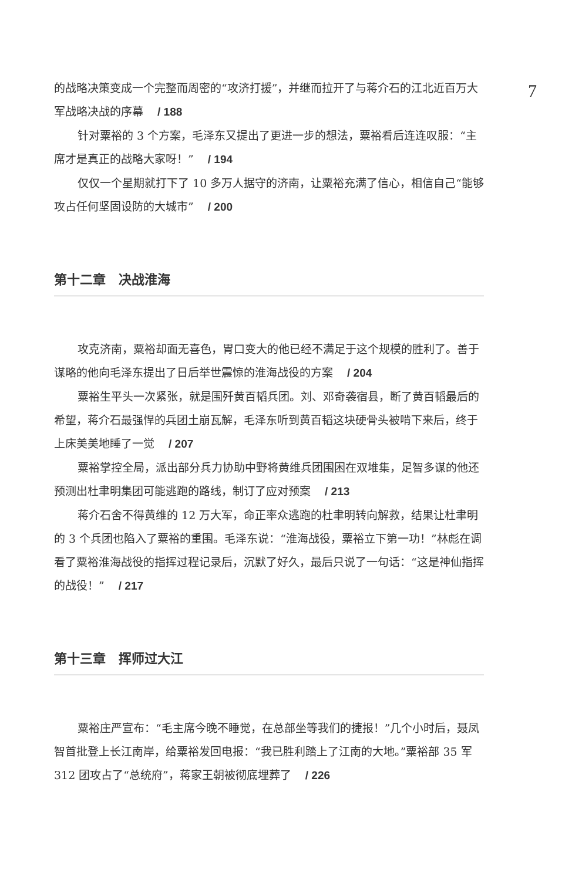7
的战略决策变成一个完整而周密的“攻济打援”，并继而拉开了与蒋介石的江北近百万大军战略决战的序幕 / 188
针对粟裕的 3 个方案，毛泽东又提出了更进一步的想法，粟裕看后连连叹服：“主席才是真正的战略大家呀！” / 194
仅仅一个星期就打下了 10 多万人据守的济南，让粟裕充满了信心，相信自己“能够攻占任何坚固设防的大城市” / 200
第十二章　决战淮海
攻克济南，粟裕却面无喜色，胃口变大的他已经不满足于这个规模的胜利了。善于谋略的他向毛泽东提出了日后举世震惊的淮海战役的方案 / 204
粟裕生平头一次紧张，就是围歼黄百韬兵团。刘、邓奇袭宿县，断了黄百韬最后的希望，蒋介石最强悍的兵团土崩瓦解，毛泽东听到黄百韬这块硬骨头被啃下来后，终于上床美美地睡了一觉 / 207
粟裕掌控全局，派出部分兵力协助中野将黄维兵团围困在双堆集，足智多谋的他还预测出杜聿明集团可能逃跑的路线，制订了应对预案 / 213
蒋介石舍不得黄维的 12 万大军，命正率众逃跑的杜聿明转向解救，结果让杜聿明的 3 个兵团也陷入了粟裕的重围。毛泽东说：“淮海战役，粟裕立下第一功！”林彪在调看了粟裕淮海战役的指挥过程记录后，沉默了好久，最后只说了一句话：“这是神仙指挥的战役！” / 217
第十三章　挥师过大江
粟裕庄严宣布：“毛主席今晚不睡觉，在总部坐等我们的捷报！”几个小时后，聂凤智首批登上长江南岸，给粟裕发回电报：“我已胜利踏上了江南的大地。”粟裕部 35 军 312 团攻占了“总统府”，蒋家王朝被彻底埋葬了 / 226